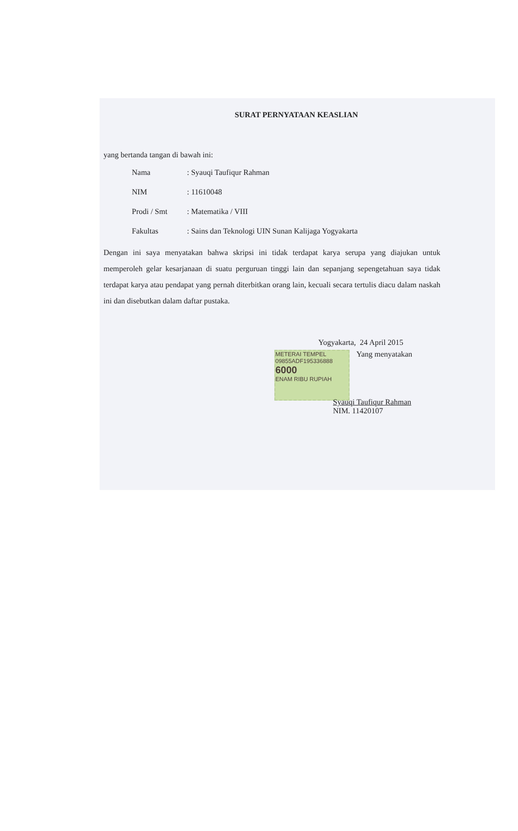SURAT PERNYATAAN KEASLIAN
yang bertanda tangan di bawah ini:
| Nama | : Syauqi Taufiqur Rahman |
| NIM | : 11610048 |
| Prodi / Smt | : Matematika / VIII |
| Fakultas | : Sains dan Teknologi UIN Sunan Kalijaga Yogyakarta |
Dengan ini saya menyatakan bahwa skripsi ini tidak terdapat karya serupa yang diajukan untuk memperoleh gelar kesarjanaan di suatu perguruan tinggi lain dan sepanjang sepengetahuan saya tidak terdapat karya atau pendapat yang pernah diterbitkan orang lain, kecuali secara tertulis diacu dalam naskah ini dan disebutkan dalam daftar pustaka.
Yogyakarta, 24 April 2015
METERAI TEMPEL
09855ADF195336888
6000
ENAM RIBU RUPIAH Yang menyatakan
Syauqi Taufiqur Rahman
NIM. 11420107